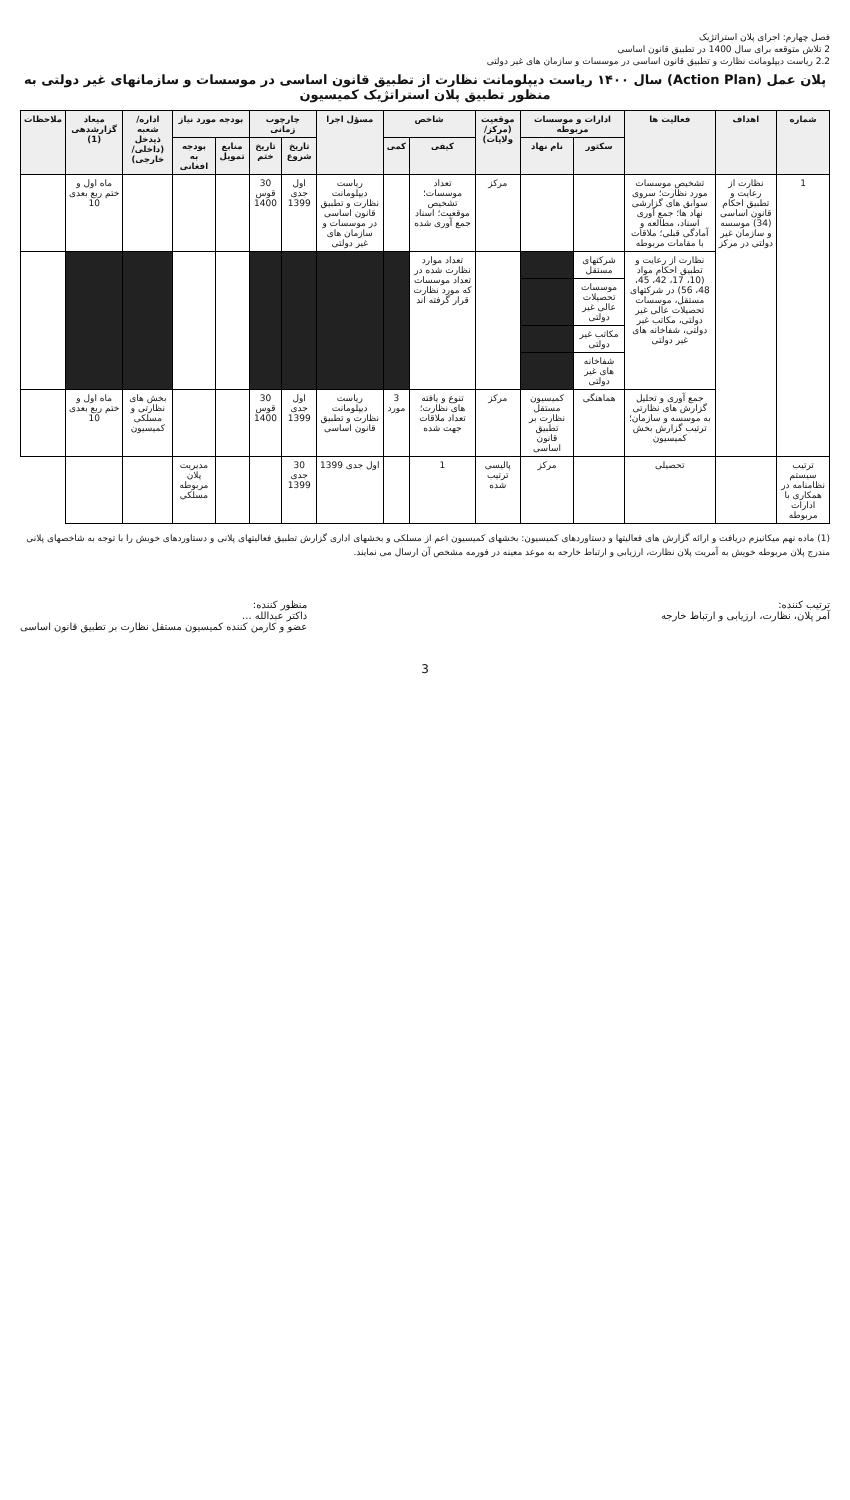فصل چهارم: اجرای پلان استراتژیک
2 تلاش متوقعه برای سال 1400 در تطبیق قانون اساسی
2.2 ریاست دیپلومانت نظارت و تطبیق قانون اساسی در موسسات و سازمان های غیر دولتی
پلان عمل (Action Plan) سال ۱۴۰۰ ریاست دیپلومانت نظارت از تطبیق قانون اساسی در موسسات و سازمانهای غیر دولتی به منظور تطبیق پلان استراتژیک کمیسیون
| شماره | اهداف | فعالیت ها | ادارات و موسسات مربوطه | | موقعیت (مرکز/ولایات) | شاخص | | مسؤل اجرا | چارچوب زمانی | | بودجه مورد نیاز | | اداره/شعبه ذیدخل (داخلی/خارجی) | میعاد گزارشدهی (1) | ملاحظات |
| --- | --- | --- | --- | --- | --- | --- | --- | --- | --- | --- | --- | --- | --- | --- | --- |
| | | | سکتور | نام نهاد | | کیفی | کمی | | تاریخ شروع | تاریخ ختم | منابع تمویل | بودجه به افغانی | | | |
| 1 | نظارت از رعایت و تطبیق احکام قانون اساسی (34) موسسه و سازمان غیر دولتی در مرکز | تشخیص موسسات مورد نظارت؛ سروی سوابق های گزارشی نهاد ها؛ جمع آوری اسناد، مطالعه و آمادگی قبلی؛ ملاقات با مقامات مربوطه | | | مرکز | تعداد موسسات؛ تشخیص موقعیت؛ اسناد جمع آوری شده | | ریاست دیپلومانت نظارت و تطبیق قانون اساسی در موسسات و سازمان های غیر دولتی | اول جدی 1399 | 30 قوس 1400 | | | | ماه اول و ختم ربع بعدی 10 | |
| | | نظارت از رعایت و تطبیق احکام مواد (10، 17، 42، 45، 48، 56) در شرکتهای مستقل، موسسات تحصیلات عالی غیر دولتی، مکاتب غیر دولتی، شفاخانه های غیر دولتی | شرکتهای مستقل | | | تعداد موارد نظارت شده در تعداد موسسات که مورد نظارت قرار گرفته اند | | | | | | | | | |
| | | | موسسات تحصیلات عالی غیر دولتی | | | | | | | | | | | | |
| | | | مکاتب غیر دولتی | | | | | | | | | | | | |
| | | | شفاخانه های غیر دولتی | | | | | | | | | | | | |
| | | جمع آوری و تحلیل گزارش های نظارتی به موسسه و سازمان؛ ترتیب گزارش بخش کمیسیون | هماهنگی | کمیسیون مستقل نظارت بر تطبیق قانون اساسی | مرکز | تنوع و یافته های نظارت؛ تعداد ملاقات جهت شده | 3 مورد | ریاست دیپلومانت نظارت و تطبیق قانون اساسی | اول جدی 1399 | 30 قوس 1400 | | | بخش های نظارتی و مسلکی کمیسیون | ماه اول و ختم ربع بعدی 10 | |
| ترتیب سیستم نظامنامه در همکاری با ادارات مربوطه | | تحصیلی | | مرکز | پالیسی ترتیب شده | 1 | | اول جدی 1399 | 30 جدی 1399 | | | مدیریت پلان مربوطه مسلکی | | | |
(1) ماده نهم میکانیزم دریافت و ارائه گزارش های فعالیتها و دستاوردهای کمیسیون: بخشهای کمیسیون اعم از مسلکی و بخشهای اداری گزارش تطبیق فعالیتهای پلانی و دستاوردهای خویش را با توجه به شاخصهای پلانی مندرج پلان مربوطه خویش به آمریت پلان نظارت، ارزیابی و ارتباط خارجه به موعد معینه در فورمه مشخص آن ارسال می نمایند.
ترتیب کننده:
آمر پلان، نظارت، ارزیابی و ارتباط خارجه
منظور کننده:
داکتر عبدالله ...
عضو و کارمن کننده کمیسیون مستقل نظارت بر تطبیق قانون اساسی
3